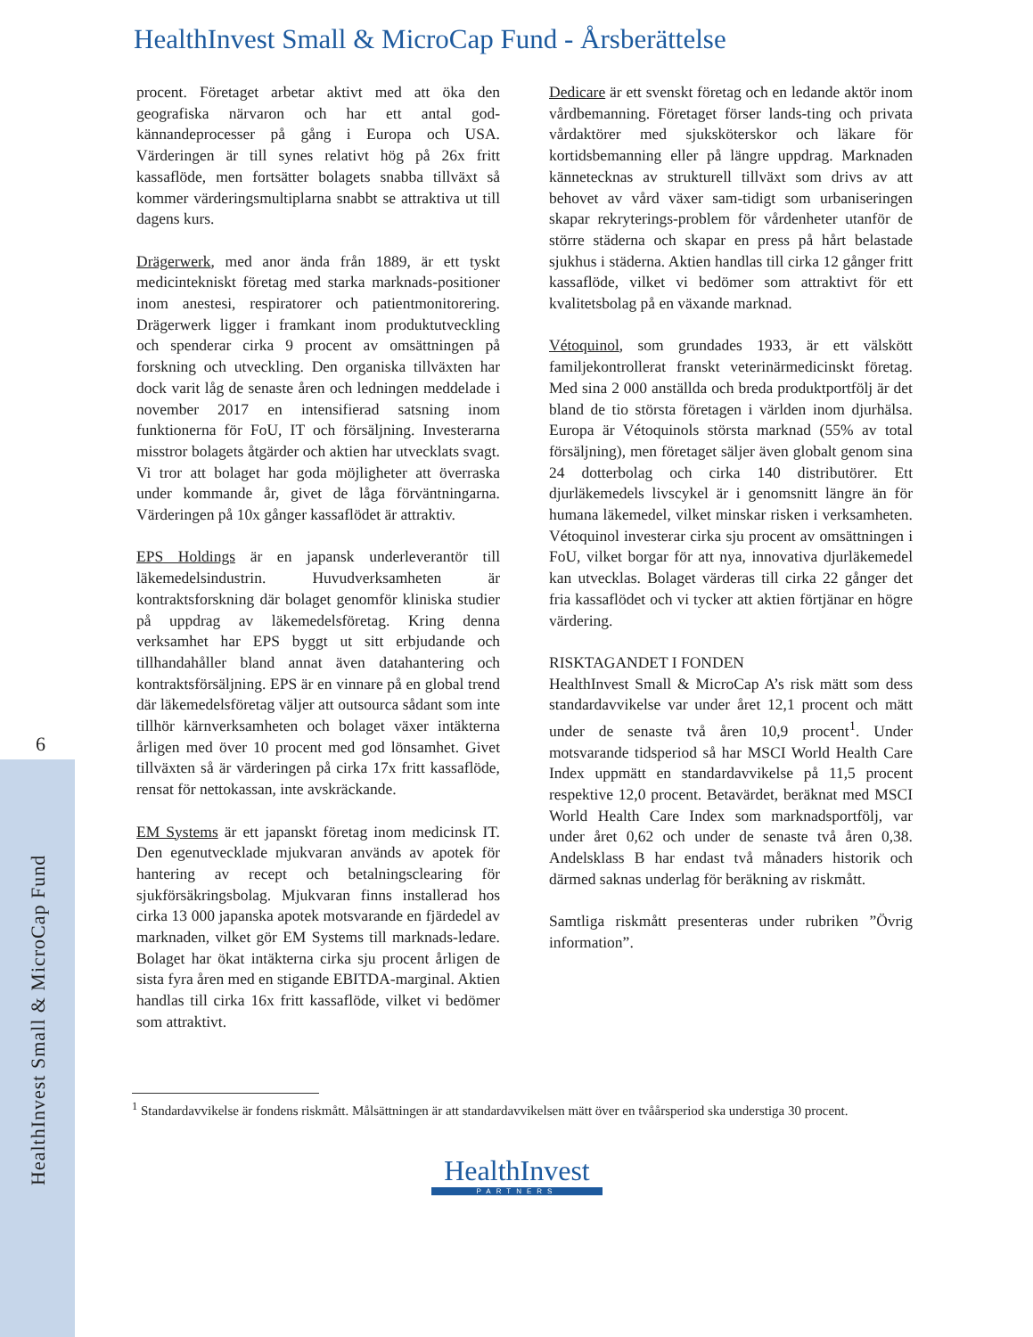6
HealthInvest Small & MicroCap Fund
HealthInvest Small & MicroCap Fund - Årsberättelse
procent. Företaget arbetar aktivt med att öka den geografiska närvaron och har ett antal god-kännandeprocesser på gång i Europa och USA. Värderingen är till synes relativt hög på 26x fritt kassaflöde, men fortsätter bolagets snabba tillväxt så kommer värderingsmultiplarna snabbt se attraktiva ut till dagens kurs.
Drägerwerk, med anor ända från 1889, är ett tyskt medicintekniskt företag med starka marknads-positioner inom anestesi, respiratorer och patientmonitorering. Drägerwerk ligger i framkant inom produktutveckling och spenderar cirka 9 procent av omsättningen på forskning och utveckling. Den organiska tillväxten har dock varit låg de senaste åren och ledningen meddelade i november 2017 en intensifierad satsning inom funktionerna för FoU, IT och försäljning. Investerarna misstror bolagets åtgärder och aktien har utvecklats svagt. Vi tror att bolaget har goda möjligheter att överraska under kommande år, givet de låga förväntningarna. Värderingen på 10x gånger kassaflödet är attraktiv.
EPS Holdings är en japansk underleverantör till läkemedelsindustrin. Huvudverksamheten är kontraktsforskning där bolaget genomför kliniska studier på uppdrag av läkemedelsföretag. Kring denna verksamhet har EPS byggt ut sitt erbjudande och tillhandahåller bland annat även datahantering och kontraktsförsäljning. EPS är en vinnare på en global trend där läkemedelsföretag väljer att outsourca sådant som inte tillhör kärnverksamheten och bolaget växer intäkterna årligen med över 10 procent med god lönsamhet. Givet tillväxten så är värderingen på cirka 17x fritt kassaflöde, rensat för nettokassan, inte avskräckande.
EM Systems är ett japanskt företag inom medicinsk IT. Den egenutvecklade mjukvaran används av apotek för hantering av recept och betalningsclearing för sjukförsäkringsbolag. Mjukvaran finns installerad hos cirka 13 000 japanska apotek motsvarande en fjärdedel av marknaden, vilket gör EM Systems till marknads-ledare. Bolaget har ökat intäkterna cirka sju procent årligen de sista fyra åren med en stigande EBITDA-marginal. Aktien handlas till cirka 16x fritt kassaflöde, vilket vi bedömer som attraktivt.
Dedicare är ett svenskt företag och en ledande aktör inom vårdbemanning. Företaget förser lands-ting och privata vårdaktörer med sjuksköterskor och läkare för kortidsbemanning eller på längre uppdrag. Marknaden kännetecknas av strukturell tillväxt som drivs av att behovet av vård växer sam-tidigt som urbaniseringen skapar rekryterings-problem för vårdenheter utanför de större städerna och skapar en press på hårt belastade sjukhus i städerna. Aktien handlas till cirka 12 gånger fritt kassaflöde, vilket vi bedömer som attraktivt för ett kvalitetsbolag på en växande marknad.
Vétoquinol, som grundades 1933, är ett välskött familjekontrollerat franskt veterinärmedicinskt företag. Med sina 2 000 anställda och breda produktportfölj är det bland de tio största företagen i världen inom djurhälsa. Europa är Vétoquinols största marknad (55% av total försäljning), men företaget säljer även globalt genom sina 24 dotterbolag och cirka 140 distributörer. Ett djurläkemedels livscykel är i genomsnitt längre än för humana läkemedel, vilket minskar risken i verksamheten. Vétoquinol investerar cirka sju procent av omsättningen i FoU, vilket borgar för att nya, innovativa djurläkemedel kan utvecklas. Bolaget värderas till cirka 22 gånger det fria kassaflödet och vi tycker att aktien förtjänar en högre värdering.
RISKTAGANDET I FONDEN
HealthInvest Small & MicroCap A’s risk mätt som dess standardavvikelse var under året 12,1 procent och mätt under de senaste två åren 10,9 procent<sup>1</sup>. Under motsvarande tidsperiod så har MSCI World Health Care Index uppmätt en standardavvikelse på 11,5 procent respektive 12,0 procent. Betavärdet, beräknat med MSCI World Health Care Index som marknadsportfölj, var under året 0,62 och under de senaste två åren 0,38. Andelsklass B har endast två månaders historik och därmed saknas underlag för beräkning av riskmått.
Samtliga riskmått presenteras under rubriken ”Övrig information”.
<sup>1</sup> Standardavvikelse är fondens riskmått. Målsättningen är att standardavvikelsen mätt över en tvåårsperiod ska understiga 30 procent.
HealthInvest
PARTNERS